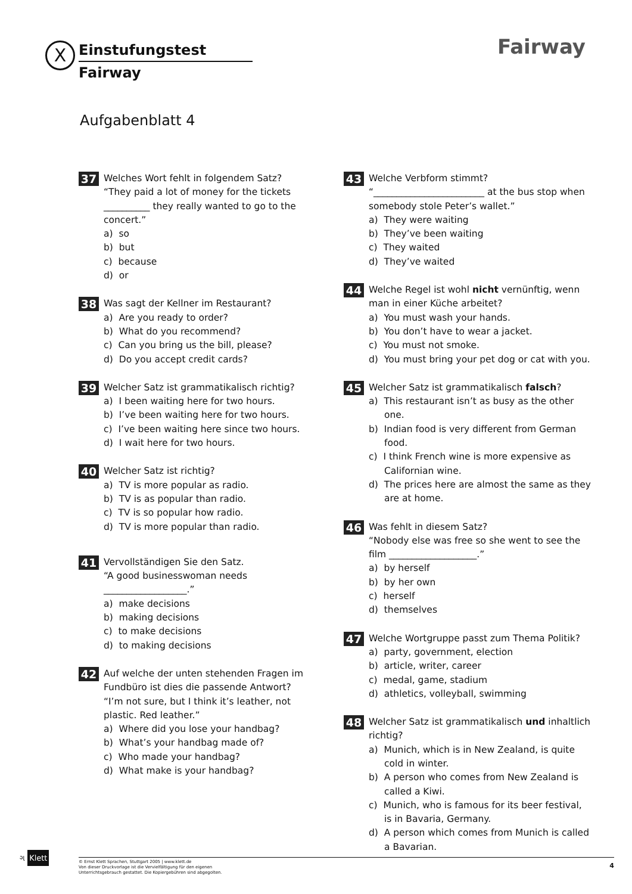X Einstufungstest
Fairway
Fairway
Aufgabenblatt 4
37
Welches Wort fehlt in folgendem Satz?
“They paid a lot of money for the tickets __________ they really wanted to go to the concert.”
a) so
b) but
c) because
d) or
38
Was sagt der Kellner im Restaurant?
a) Are you ready to order?
b) What do you recommend?
c) Can you bring us the bill, please?
d) Do you accept credit cards?
39
Welcher Satz ist grammatikalisch richtig?
a) I been waiting here for two hours.
b) I’ve been waiting here for two hours.
c) I’ve been waiting here since two hours.
d) I wait here for two hours.
40
Welcher Satz ist richtig?
a) TV is more popular as radio.
b) TV is as popular than radio.
c) TV is so popular how radio.
d) TV is more popular than radio.
41
Vervollständigen Sie den Satz.
“A good businesswoman needs
__________________.”
a) make decisions
b) making decisions
c) to make decisions
d) to making decisions
42
Auf welche der unten stehenden Fragen im Fundbüro ist dies die passende Antwort?
“I’m not sure, but I think it’s leather, not plastic. Red leather.”
a) Where did you lose your handbag?
b) What’s your handbag made of?
c) Who made your handbag?
d) What make is your handbag?
43
Welche Verbform stimmt?
“________________________ at the bus stop when somebody stole Peter’s wallet.”
a) They were waiting
b) They’ve been waiting
c) They waited
d) They’ve waited
44
Welche Regel ist wohl nicht vernünftig, wenn man in einer Küche arbeitet?
a) You must wash your hands.
b) You don’t have to wear a jacket.
c) You must not smoke.
d) You must bring your pet dog or cat with you.
45
Welcher Satz ist grammatikalisch falsch?
a) This restaurant isn’t as busy as the other one.
b) Indian food is very different from German food.
c) I think French wine is more expensive as Californian wine.
d) The prices here are almost the same as they are at home.
46
Was fehlt in diesem Satz?
“Nobody else was free so she went to see the film ___________________.”
a) by herself
b) by her own
c) herself
d) themselves
47
Welche Wortgruppe passt zum Thema Politik?
a) party, government, election
b) article, writer, career
c) medal, game, stadium
d) athletics, volleyball, swimming
48
Welcher Satz ist grammatikalisch und inhaltlich richtig?
a) Munich, which is in New Zealand, is quite cold in winter.
b) A person who comes from New Zealand is called a Kiwi.
c) Munich, who is famous for its beer festival, is in Bavaria, Germany.
d) A person which comes from Munich is called a Bavarian.
ગ Klett
© Ernst Klett Sprachen, Stuttgart 2005 | www.klett.de
Von dieser Druckvorlage ist die Vervielfältigung für den eigenen
Unterrichtsgebrauch gestattet. Die Kopiergebühren sind abgegolten.
4